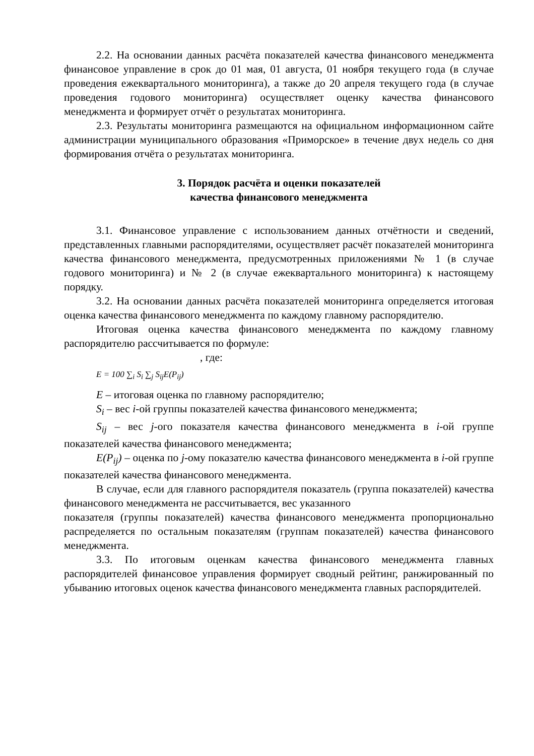2.2. На основании данных расчёта показателей качества финансового менеджмента финансовое управление в срок до 01 мая, 01 августа, 01 ноября текущего года (в случае проведения ежеквартального мониторинга), а также до 20 апреля текущего года (в случае проведения годового мониторинга) осуществляет оценку качества финансового менеджмента и формирует отчёт о результатах мониторинга.
2.3. Результаты мониторинга размещаются на официальном информационном сайте администрации муниципального образования «Приморское» в течение двух недель со дня формирования отчёта о результатах мониторинга.
3. Порядок расчёта и оценки показателей
качества финансового менеджмента
3.1. Финансовое управление с использованием данных отчётности и сведений, представленных главными распорядителями, осуществляет расчёт показателей мониторинга качества финансового менеджмента, предусмотренных приложениями № 1 (в случае годового мониторинга) и № 2 (в случае ежеквартального мониторинга) к настоящему порядку.
3.2. На основании данных расчёта показателей мониторинга определяется итоговая оценка качества финансового менеджмента по каждому главному распорядителю.
Итоговая оценка качества финансового менеджмента по каждому главному распорядителю рассчитывается по формуле:
, где:
E = 100 ∑<sub>i</sub> S<sub>i</sub> ∑<sub>j</sub> S<sub>ij</sub>E(P<sub>ij</sub>)
E – итоговая оценка по главному распорядителю;
S<sub>i</sub> – вес i-ой группы показателей качества финансового менеджмента;
S<sub>ij</sub> – вес j-ого показателя качества финансового менеджмента в i-ой группе показателей качества финансового менеджмента;
E(P<sub>ij</sub>) – оценка по j-ому показателю качества финансового менеджмента в i-ой группе показателей качества финансового менеджмента.
В случае, если для главного распорядителя показатель (группа показателей) качества финансового менеджмента не рассчитывается, вес указанного
показателя (группы показателей) качества финансового менеджмента пропорционально распределяется по остальным показателям (группам показателей) качества финансового менеджмента.
3.3. По итоговым оценкам качества финансового менеджмента главных распорядителей финансовое управления формирует сводный рейтинг, ранжированный по убыванию итоговых оценок качества финансового менеджмента главных распорядителей.